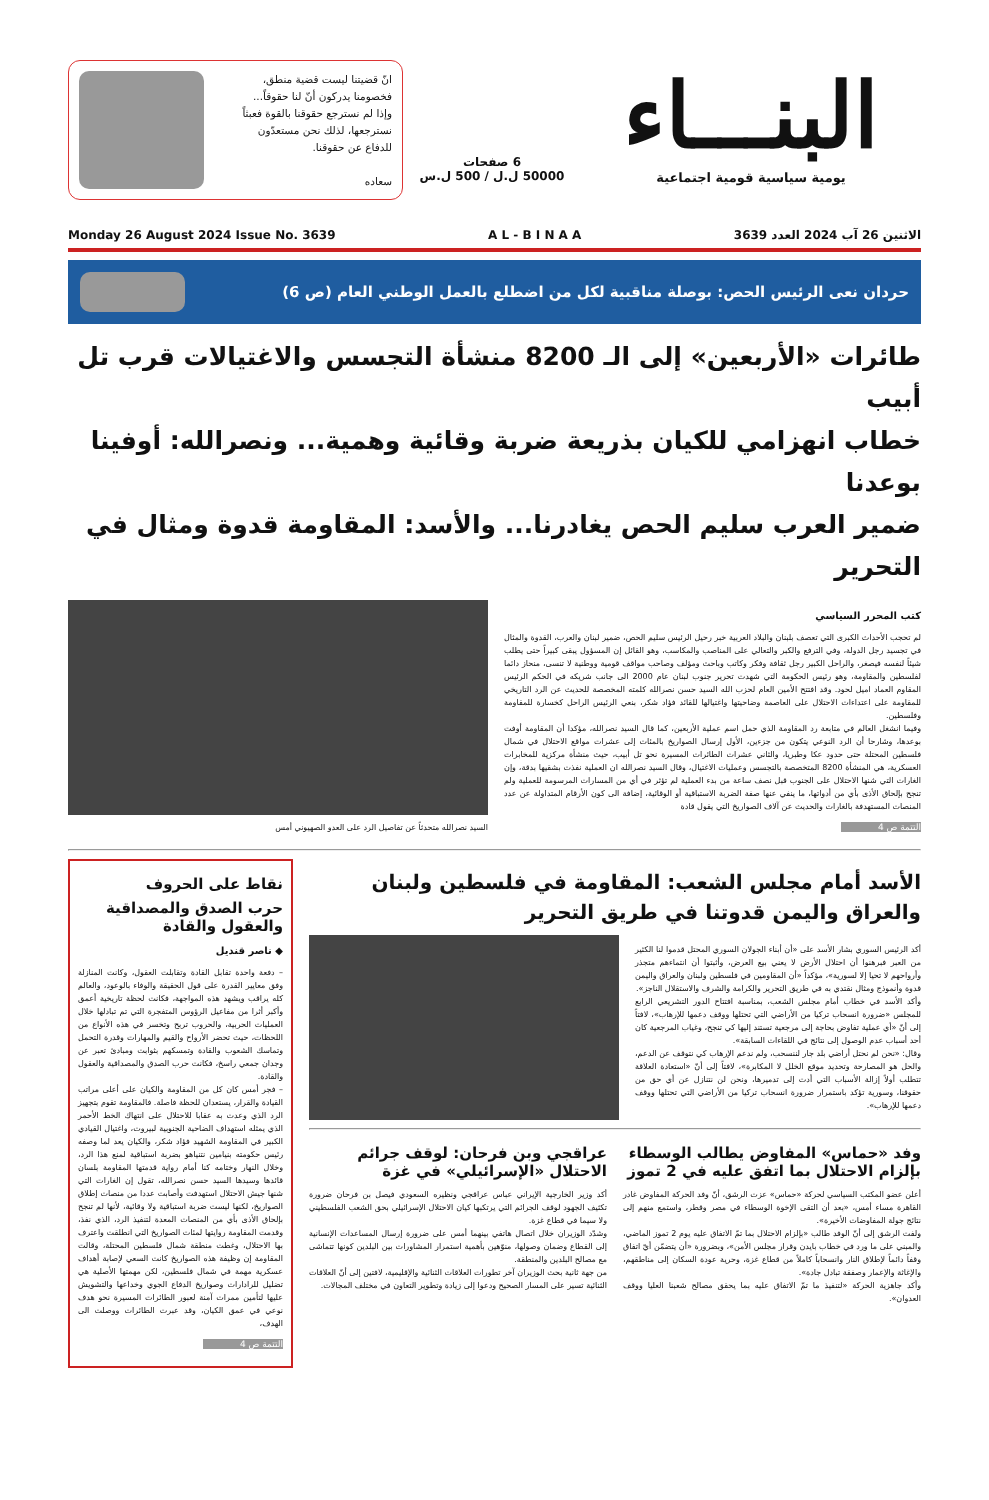البنـــاء
يومية سياسية قومية اجتماعية
6 صفحات
50000 ل.ل / 500 ل.س
انّ قضيتنا ليست قضية منطق،
فخصومنا يدركون أنّ لنا حقوقاً...
وإذا لم نسترجع حقوقنا بالقوة فعبثاً
نسترجعها، لذلك نحن مستعدّون
للدفاع عن حقوقنا.
سعاده
الاثنين 26 آب 2024 العدد 3639 A L - B I N A A Monday 26 August 2024 Issue No. 3639
حردان نعى الرئيس الحص: بوصلة مناقبية لكل من اضطلع بالعمل الوطني العام (ص 6)
طائرات «الأربعين» إلى الـ 8200 منشأة التجسس والاغتيالات قرب تل أبيب
خطاب انهزامي للكيان بذريعة ضربة وقائية وهمية... ونصرالله: أوفينا بوعدنا
ضمير العرب سليم الحص يغادرنا... والأسد: المقاومة قدوة ومثال في التحرير
كتب المحرر السياسي
لم تحجب الأحداث الكبرى التي تعصف بلبنان والبلاد العربية خبر رحيل الرئيس سليم الحص، ضمير لبنان والعرب، القدوة والمثال في تجسيد رجل الدولة، وفي الترفع والكبر والتعالي على المناصب والمكاسب، وهو القائل إن المسؤول يبقى كبيراً حتى يطلب شيئاً لنفسه فيصغر، والراحل الكبير رجل ثقافة وفكر وكاتب وباحث ومؤلف وصاحب مواقف قومية ووطنية لا تنسى، منحاز دائما لفلسطين والمقاومة، وهو رئيس الحكومة التي شهدت تحرير جنوب لبنان عام 2000 الى جانب شريكه في الحكم الرئيس المقاوم العماد اميل لحود. وقد افتتح الأمين العام لحزب الله السيد حسن نصرالله كلمته المخصصة للحديث عن الرد التاريخي للمقاومة على اعتداءات الاحتلال على العاصمة وضاحيتها واغتيالها للقائد فؤاد شكر، بنعي الرئيس الراحل كخسارة للمقاومة وفلسطين.
وفيما انشغل العالم في متابعة رد المقاومة الذي حمل اسم عملية الأربعين، كما قال السيد نصرالله، مؤكدا أن المقاومة أوفت بوعدها، وشارحا أن الرد النوعي يتكون من جزءين، الأول إرسال الصواريخ بالمئات إلى عشرات مواقع الاحتلال في شمال فلسطين المحتلة حتى حدود عكا وطبريا، والثاني عشرات الطائرات المسيرة نحو تل أبيب، حيث منشأة مركزية للمخابرات العسكرية، هي المنشأة 8200 المتخصصة بالتجسس وعمليات الاغتيال، وقال السيد نصرالله ان العملية نفذت بشقيها بدقة، وإن الغارات التي شنها الاحتلال على الجنوب قبل نصف ساعة من بدء العملية لم تؤثر في أي من المسارات المرسومة للعملية ولم تنجح بإلحاق الأذى بأي من أدواتها، ما ينفي عنها صفة الضربة الاستباقية أو الوقائية، إضافة الى كون الأرقام المتداولة عن عدد المنصات المستهدفة بالغارات والحديث عن آلاف الصواريخ التي يقول قادة
التتمة ص 4
السيد نصرالله متحدثاً عن تفاصيل الرد على العدو الصهيوني أمس
الأسد أمام مجلس الشعب: المقاومة في فلسطين ولبنان والعراق واليمن قدوتنا في طريق التحرير
أكد الرئيس السوري بشار الأسد على «أن أبناء الجولان السوري المحتل قدموا لنا الكثير من العبر فبرهنوا أن احتلال الأرض لا يعني بيع العرض، وأثبتوا أن انتماءهم متجذر وأرواحهم لا تحيا إلا لسورية»، مؤكداً «أن المقاومين في فلسطين ولبنان والعراق واليمن قدوة وأنموذج ومثال نقتدي به في طريق التحرير والكرامة والشرف والاستقلال الناجز».
وأكد الأسد في خطاب أمام مجلس الشعب، بمناسبة افتتاح الدور التشريعي الرابع للمجلس «ضرورة انسحاب تركيا من الأراضي التي تحتلها ووقف دعمها للإرهاب»، لافتاً إلى أنّ «أي عملية تفاوض بحاجة إلى مرجعية تستند إليها كي تنجح، وغياب المرجعية كان أحد أسباب عدم الوصول إلى نتائج في اللقاءات السابقة».
وقال: «نحن لم نحتل أراضي بلد جار لننسحب، ولم ندعم الإرهاب كي نتوقف عن الدعم، والحل هو المصارحة وتحديد موقع الخلل لا المكابرة»، لافتاً إلى أنّ «استعادة العلاقة تتطلب أولاً إزالة الأسباب التي أدت إلى تدميرها، ونحن لن نتنازل عن أي حق من حقوقنا، وسورية تؤكد باستمرار ضرورة انسحاب تركيا من الأراضي التي تحتلها ووقف دعمها للإرهاب».
وفد «حماس» المفاوض يطالب الوسطاء بإلزام الاحتلال بما اتفق عليه في 2 تموز
أعلن عضو المكتب السياسي لحركة «حماس» عزت الرشق، أنّ وفد الحركة المفاوض غادر القاهرة مساء أمس، «بعد أن التقى الإخوة الوسطاء في مصر وقطر، واستمع منهم إلى نتائج جولة المفاوضات الأخيرة».
ولفت الرشق إلى أنّ الوفد طالب «بإلزام الاحتلال بما تمّ الاتفاق عليه يوم 2 تموز الماضي، والمبني على ما ورد في خطاب بايدن وقرار مجلس الأمن»، وبضرورة «أن يتضمّن أيّ اتفاق وقفاً دائماً لإطلاق النار وانسحاباً كاملاً من قطاع غزة، وحرية عودة السكان إلى مناطقهم، والإغاثة والإعمار وصفقة تبادل جادة».
وأكد جاهزية الحركة «لتنفيذ ما تمّ الاتفاق عليه بما يحقق مصالح شعبنا العليا ووقف العدوان».
عراقجي وبن فرحان: لوقف جرائم الاحتلال «الإسرائيلي» في غزة
أكد وزير الخارجية الإيراني عباس عراقجي ونظيره السعودي فيصل بن فرحان ضرورة تكثيف الجهود لوقف الجرائم التي يرتكبها كيان الاحتلال الإسرائيلي بحق الشعب الفلسطيني ولا سيما في قطاع غزة.
وشدّد الوزيران خلال اتصال هاتفي بينهما أمس على ضرورة إرسال المساعدات الإنسانية إلى القطاع وضمان وصولها، منوّهين بأهمية استمرار المشاورات بين البلدين كونها تتماشى مع مصالح البلدين والمنطقة.
من جهة ثانية بحث الوزيران آخر تطورات العلاقات الثنائية والإقليمية، لافتين إلى أنّ العلاقات الثنائية تسير على المسار الصحيح ودعوا إلى زيادة وتطوير التعاون في مختلف المجالات.
نقاط على الحروف
حرب الصدق والمصداقية والعقول والقادة
◆ ناصر قنديل
– دفعة واحدة تقابل القادة وتقابلت العقول، وكانت المنازلة وفق معايير القدرة على قول الحقيقة والوفاء بالوعود، والعالم كله يراقب ويشهد هذه المواجهة، فكانت لحظة تاريخية أعمق وأكبر أثرا من مفاعيل الرؤوس المتفجرة التي تم تبادلها خلال العمليات الحربية، والحروب تربح وتخسر في هذه الأنواع من اللحظات، حيث تحضر الأرواح والقيم والمهارات وقدرة التحمل وتماسك الشعوب والقادة وتمسكهم بثوابت ومبادئ تعبر عن وجدان جمعي راسخ، فكانت حرب الصدق والمصداقية والعقول والقادة.
– فجر أمس كان كل من المقاومة والكيان على أعلى مراتب القيادة والقرار، يستعدان للحظة فاصلة. فالمقاومة تقوم بتجهيز الرد الذي وعدت به عقابا للاحتلال على انتهاك الخط الأحمر الذي يمثله استهداف الضاحية الجنوبية لبيروت، واغتيال القيادي الكبير في المقاومة الشهيد فؤاد شكر، والكيان يعد لما وصفه رئيس حكومته بنيامين نتنياهو بضربة استباقية لمنع هذا الرد، وخلال النهار وختامه كنا أمام رواية قدمتها المقاومة بلسان قائدها وسيدها السيد حسن نصرالله، تقول إن الغارات التي شنها جيش الاحتلال استهدفت وأصابت عددا من منصات إطلاق الصواريخ، لكنها ليست ضربة استباقية ولا وقائية، لأنها لم تنجح بإلحاق الأذى بأي من المنصات المعدة لتنفيذ الرد، الذي نفذ، وقدمت المقاومة روايتها لمئات الصواريخ التي انطلقت واعترف بها الاحتلال، وغطت منطقة شمال فلسطين المحتلة، وقالت المقاومة إن وظيفة هذه الصواريخ كانت السعي لإصابة أهداف عسكرية مهمة في شمال فلسطين، لكن مهمتها الأصلية هي تضليل للرادارات وصواريخ الدفاع الجوي وخداعها والتشويش عليها لتأمين ممرات آمنة لعبور الطائرات المسيرة نحو هدف نوعي في عمق الكيان، وقد عبرت الطائرات ووصلت الى الهدف،
التتمة ص 4